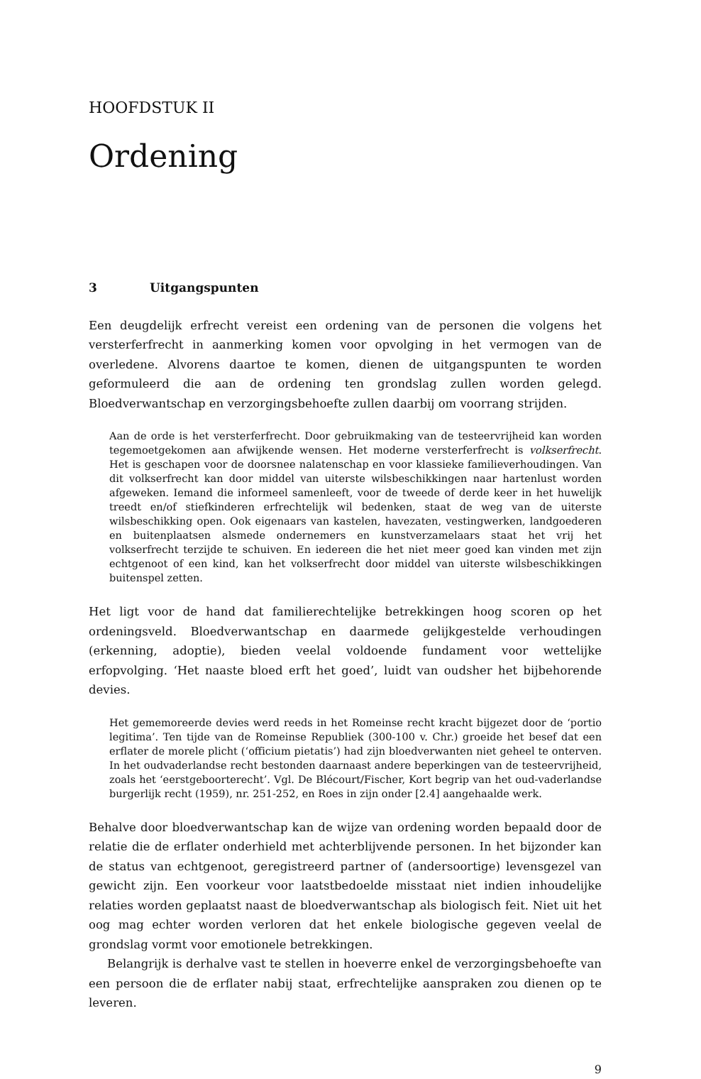HOOFDSTUK II
Ordening
3 Uitgangspunten
Een deugdelijk erfrecht vereist een ordening van de personen die volgens het versterferf­recht in aanmerking komen voor opvolging in het vermogen van de overledene. Alvorens daartoe te komen, dienen de uitgangspunten te worden geformuleerd die aan de ordening ten grondslag zullen worden gelegd. Bloedverwantschap en verzorgingsbehoefte zullen daarbij om voorrang strijden.
Aan de orde is het versterferfrecht. Door gebruikmaking van de testeervrijheid kan worden tegemoetgekomen aan afwijkende wensen. Het moderne versterferfrecht is volkserfrecht. Het is geschapen voor de doorsnee nalatenschap en voor klassieke familieverhoudingen. Van dit volkserfrecht kan door middel van uiterste wilsbeschikkingen naar hartenlust worden afgeweken. Iemand die informeel samenleeft, voor de tweede of derde keer in het huwelijk treedt en/of stiefkinderen erfrechtelijk wil bedenken, staat de weg van de uiterste wilsbeschikking open. Ook eigenaars van kastelen, havezaten, vestingwerken, landgoederen en buitenplaatsen alsmede ondernemers en kunstverzamelaars staat het vrij het volkserfrecht terzijde te schuiven. En iedereen die het niet meer goed kan vinden met zijn echtgenoot of een kind, kan het volkserfrecht door middel van uiterste wilsbeschikkingen buitenspel zetten.
Het ligt voor de hand dat familierechtelijke betrekkingen hoog scoren op het ordeningsveld. Bloedverwantschap en daarmede gelijkgestelde verhoudingen (erkenning, adoptie), bieden veelal voldoende fundament voor wettelijke erfopvolging. ‘Het naaste bloed erft het goed’, luidt van oudsher het bijbehorende devies.
Het gememoreerde devies werd reeds in het Romeinse recht kracht bijgezet door de ‘portio legitima’. Ten tijde van de Romeinse Republiek (300-100 v. Chr.) groeide het besef dat een erflater de morele plicht (‘officium pietatis’) had zijn bloedverwanten niet geheel te onterven. In het oudvaderlandse recht bestonden daarnaast andere beperkingen van de testeervrijheid, zoals het ‘eerstgeboorterecht’. Vgl. De Blécourt/Fischer, Kort begrip van het oud-vaderlandse burgerlijk recht (1959), nr. 251-252, en Roes in zijn onder [2.4] aangehaalde werk.
Behalve door bloedverwantschap kan de wijze van ordening worden bepaald door de relatie die de erflater onderhield met achterblijvende personen. In het bijzonder kan de status van echtgenoot, geregistreerd partner of (andersoortige) levensgezel van gewicht zijn. Een voorkeur voor laatstbedoelde misstaat niet indien inhoudelijke relaties worden geplaatst naast de bloedverwantschap als biologisch feit. Niet uit het oog mag echter worden verloren dat het enkele biologische gegeven veelal de grondslag vormt voor emotionele betrekkingen.
Belangrijk is derhalve vast te stellen in hoeverre enkel de verzorgingsbehoefte van een persoon die de erflater nabij staat, erfrechtelijke aanspraken zou dienen op te leveren.
9